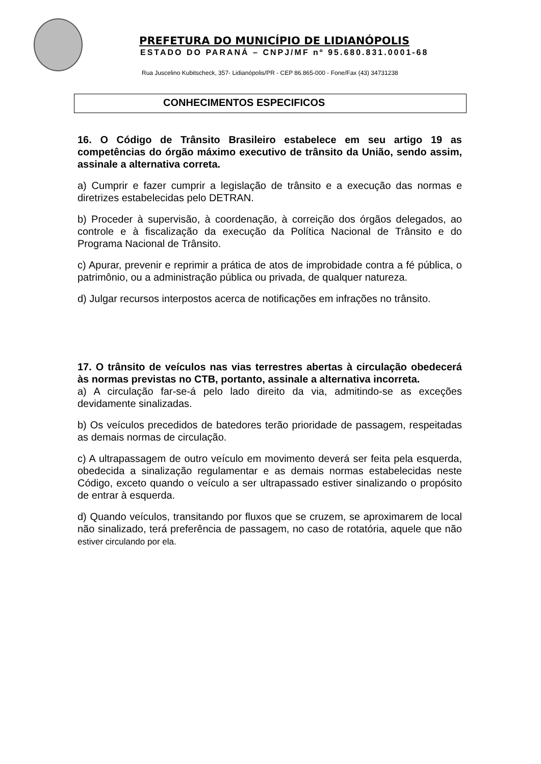PREFETURA DO MUNICÍPIO DE LIDIANÓPOLIS
ESTADO DO PARANÁ – CNPJ/MF nº 95.680.831.0001-68
Rua Juscelino Kubitscheck, 357- Lidianópolis/PR - CEP 86.865-000 - Fone/Fax (43) 34731238
CONHECIMENTOS ESPECIFICOS
16. O Código de Trânsito Brasileiro estabelece em seu artigo 19 as competências do órgão máximo executivo de trânsito da União, sendo assim, assinale a alternativa correta.
a) Cumprir e fazer cumprir a legislação de trânsito e a execução das normas e diretrizes estabelecidas pelo DETRAN.
b) Proceder à supervisão, à coordenação, à correição dos órgãos delegados, ao controle e à fiscalização da execução da Política Nacional de Trânsito e do Programa Nacional de Trânsito.
c) Apurar, prevenir e reprimir a prática de atos de improbidade contra a fé pública, o patrimônio, ou a administração pública ou privada, de qualquer natureza.
d) Julgar recursos interpostos acerca de notificações em infrações no trânsito.
17. O trânsito de veículos nas vias terrestres abertas à circulação obedecerá às normas previstas no CTB, portanto, assinale a alternativa incorreta.
a) A circulação far-se-á pelo lado direito da via, admitindo-se as exceções devidamente sinalizadas.
b) Os veículos precedidos de batedores terão prioridade de passagem, respeitadas as demais normas de circulação.
c) A ultrapassagem de outro veículo em movimento deverá ser feita pela esquerda, obedecida a sinalização regulamentar e as demais normas estabelecidas neste Código, exceto quando o veículo a ser ultrapassado estiver sinalizando o propósito de entrar à esquerda.
d) Quando veículos, transitando por fluxos que se cruzem, se aproximarem de local não sinalizado, terá preferência de passagem, no caso de rotatória, aquele que não estiver circulando por ela.